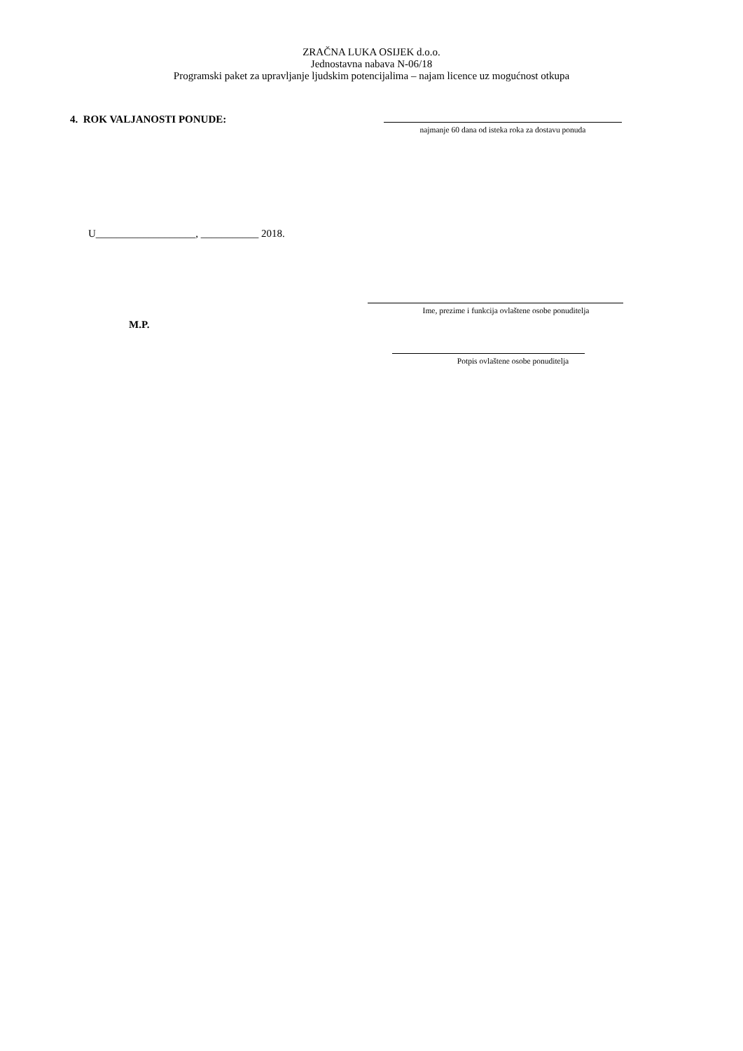ZRAČNA LUKA OSIJEK d.o.o.
Jednostavna nabava N-06/18
Programski paket za upravljanje ljudskim potencijalima – najam licence uz mogućnost otkupa
4. ROK VALJANOSTI PONUDE:
najmanje 60 dana od isteka roka za dostavu ponuda
U___________________, ___________ 2018.
Ime, prezime i funkcija ovlaštene osobe ponuditelja
M.P.
Potpis ovlaštene osobe ponuditelja